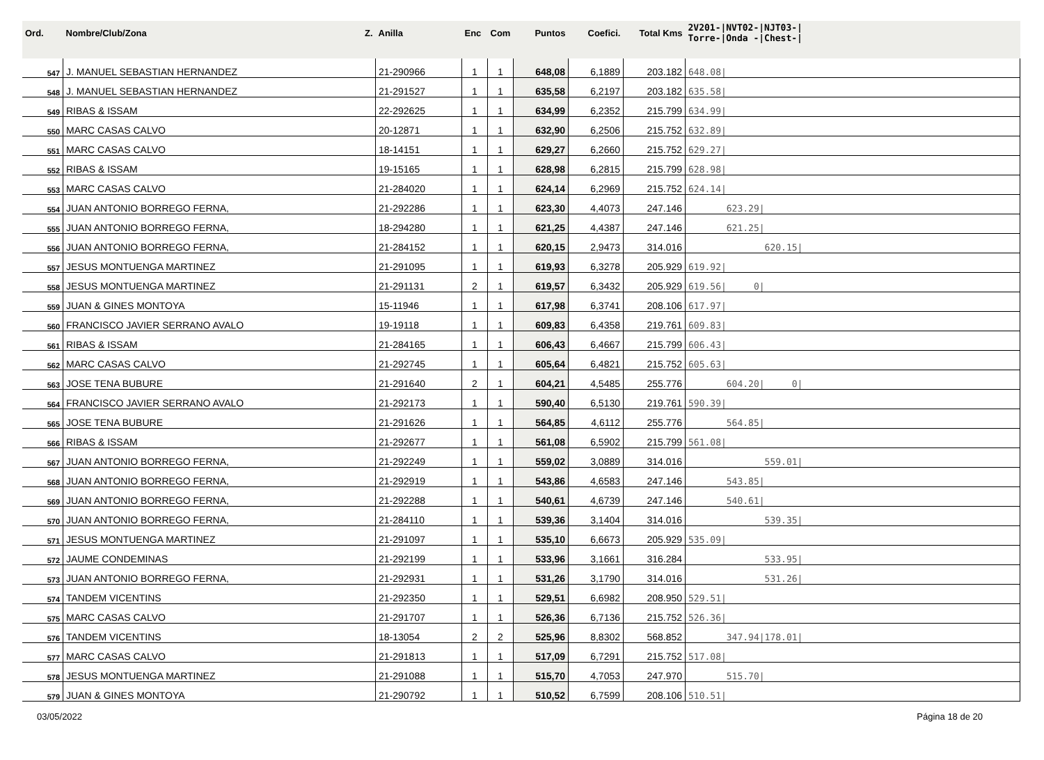| Ord. | Nombre/Club/Zona Z. | Anilla | Enc | Com | Puntos | Coefici. | Total Kms | 2V201-/NVT02-/NJT03-/ Torre-/Onda -/Chest-/ |
| --- | --- | --- | --- | --- | --- | --- | --- | --- |
| 547 | J. MANUEL SEBASTIAN HERNANDEZ | 21-290966 | 1 | 1 | 648,08 | 6,1889 | 203.182 | 648.08/ |
| 548 | J. MANUEL SEBASTIAN HERNANDEZ | 21-291527 | 1 | 1 | 635,58 | 6,2197 | 203.182 | 635.58/ |
| 549 | RIBAS & ISSAM | 22-292625 | 1 | 1 | 634,99 | 6,2352 | 215.799 | 634.99/ |
| 550 | MARC CASAS CALVO | 20-12871 | 1 | 1 | 632,90 | 6,2506 | 215.752 | 632.89/ |
| 551 | MARC CASAS CALVO | 18-14151 | 1 | 1 | 629,27 | 6,2660 | 215.752 | 629.27/ |
| 552 | RIBAS & ISSAM | 19-15165 | 1 | 1 | 628,98 | 6,2815 | 215.799 | 628.98/ |
| 553 | MARC CASAS CALVO | 21-284020 | 1 | 1 | 624,14 | 6,2969 | 215.752 | 624.14/ |
| 554 | JUAN ANTONIO BORREGO FERNA, | 21-292286 | 1 | 1 | 623,30 | 4,4073 | 247.146 | 623.29/ |
| 555 | JUAN ANTONIO BORREGO FERNA, | 18-294280 | 1 | 1 | 621,25 | 4,4387 | 247.146 | 621.25/ |
| 556 | JUAN ANTONIO BORREGO FERNA, | 21-284152 | 1 | 1 | 620,15 | 2,9473 | 314.016 | 620.15/ |
| 557 | JESUS MONTUENGA MARTINEZ | 21-291095 | 1 | 1 | 619,93 | 6,3278 | 205.929 | 619.92/ |
| 558 | JESUS MONTUENGA MARTINEZ | 21-291131 | 2 | 1 | 619,57 | 6,3432 | 205.929 | 619.56/ 0/ |
| 559 | JUAN & GINES MONTOYA | 15-11946 | 1 | 1 | 617,98 | 6,3741 | 208.106 | 617.97/ |
| 560 | FRANCISCO JAVIER SERRANO AVALO | 19-19118 | 1 | 1 | 609,83 | 6,4358 | 219.761 | 609.83/ |
| 561 | RIBAS & ISSAM | 21-284165 | 1 | 1 | 606,43 | 6,4667 | 215.799 | 606.43/ |
| 562 | MARC CASAS CALVO | 21-292745 | 1 | 1 | 605,64 | 6,4821 | 215.752 | 605.63/ |
| 563 | JOSE TENA BUBURE | 21-291640 | 2 | 1 | 604,21 | 4,5485 | 255.776 | 604.20/ 0/ |
| 564 | FRANCISCO JAVIER SERRANO AVALO | 21-292173 | 1 | 1 | 590,40 | 6,5130 | 219.761 | 590.39/ |
| 565 | JOSE TENA BUBURE | 21-291626 | 1 | 1 | 564,85 | 4,6112 | 255.776 | 564.85/ |
| 566 | RIBAS & ISSAM | 21-292677 | 1 | 1 | 561,08 | 6,5902 | 215.799 | 561.08/ |
| 567 | JUAN ANTONIO BORREGO FERNA, | 21-292249 | 1 | 1 | 559,02 | 3,0889 | 314.016 | 559.01/ |
| 568 | JUAN ANTONIO BORREGO FERNA, | 21-292919 | 1 | 1 | 543,86 | 4,6583 | 247.146 | 543.85/ |
| 569 | JUAN ANTONIO BORREGO FERNA, | 21-292288 | 1 | 1 | 540,61 | 4,6739 | 247.146 | 540.61/ |
| 570 | JUAN ANTONIO BORREGO FERNA, | 21-284110 | 1 | 1 | 539,36 | 3,1404 | 314.016 | 539.35/ |
| 571 | JESUS MONTUENGA MARTINEZ | 21-291097 | 1 | 1 | 535,10 | 6,6673 | 205.929 | 535.09/ |
| 572 | JAUME CONDEMINAS | 21-292199 | 1 | 1 | 533,96 | 3,1661 | 316.284 | 533.95/ |
| 573 | JUAN ANTONIO BORREGO FERNA, | 21-292931 | 1 | 1 | 531,26 | 3,1790 | 314.016 | 531.26/ |
| 574 | TANDEM VICENTINS | 21-292350 | 1 | 1 | 529,51 | 6,6982 | 208.950 | 529.51/ |
| 575 | MARC CASAS CALVO | 21-291707 | 1 | 1 | 526,36 | 6,7136 | 215.752 | 526.36/ |
| 576 | TANDEM VICENTINS | 18-13054 | 2 | 2 | 525,96 | 8,8302 | 568.852 | 347.94/178.01/ |
| 577 | MARC CASAS CALVO | 21-291813 | 1 | 1 | 517,09 | 6,7291 | 215.752 | 517.08/ |
| 578 | JESUS MONTUENGA MARTINEZ | 21-291088 | 1 | 1 | 515,70 | 4,7053 | 247.970 | 515.70/ |
| 579 | JUAN & GINES MONTOYA | 21-290792 | 1 | 1 | 510,52 | 6,7599 | 208.106 | 510.51/ |
03/05/2022 Página 18 de 20